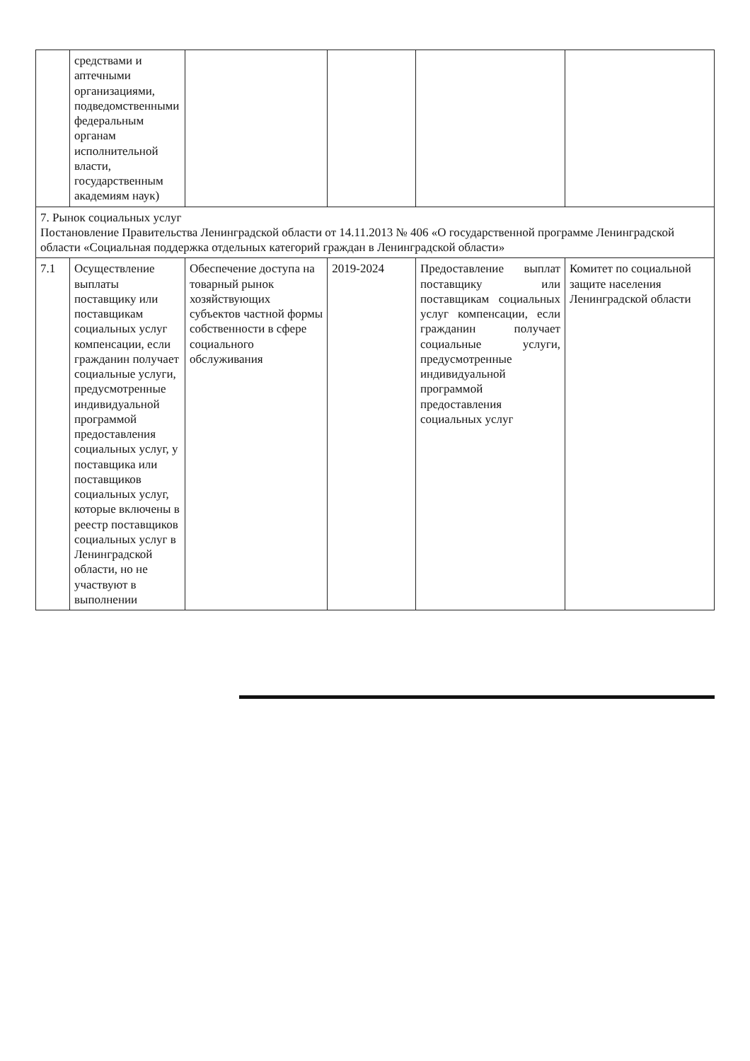| | средствами и аптечными организациями, подведомственными федеральным органам исполнительной власти, государственным академиям наук) | | | | |
| 7. Рынок социальных услуг Постановление Правительства Ленинградской области от 14.11.2013 № 406 «О государственной программе Ленинградской области «Социальная поддержка отдельных категорий граждан в Ленинградской области» | | | | | |
| 7.1 | Осуществление выплаты поставщику или поставщикам социальных услуг компенсации, если гражданин получает социальные услуги, предусмотренные индивидуальной программой предоставления социальных услуг, у поставщика или поставщиков социальных услуг, которые включены в реестр поставщиков социальных услуг в Ленинградской области, но не участвуют в выполнении | Обеспечение доступа на товарный рынок хозяйствующих субъектов частной формы собственности в сфере социального обслуживания | 2019-2024 | Предоставление выплат поставщику или поставщикам социальных услуг компенсации, если гражданин получает социальные услуги, предусмотренные индивидуальной программой предоставления социальных услуг | Комитет по социальной защите населения Ленинградской области |